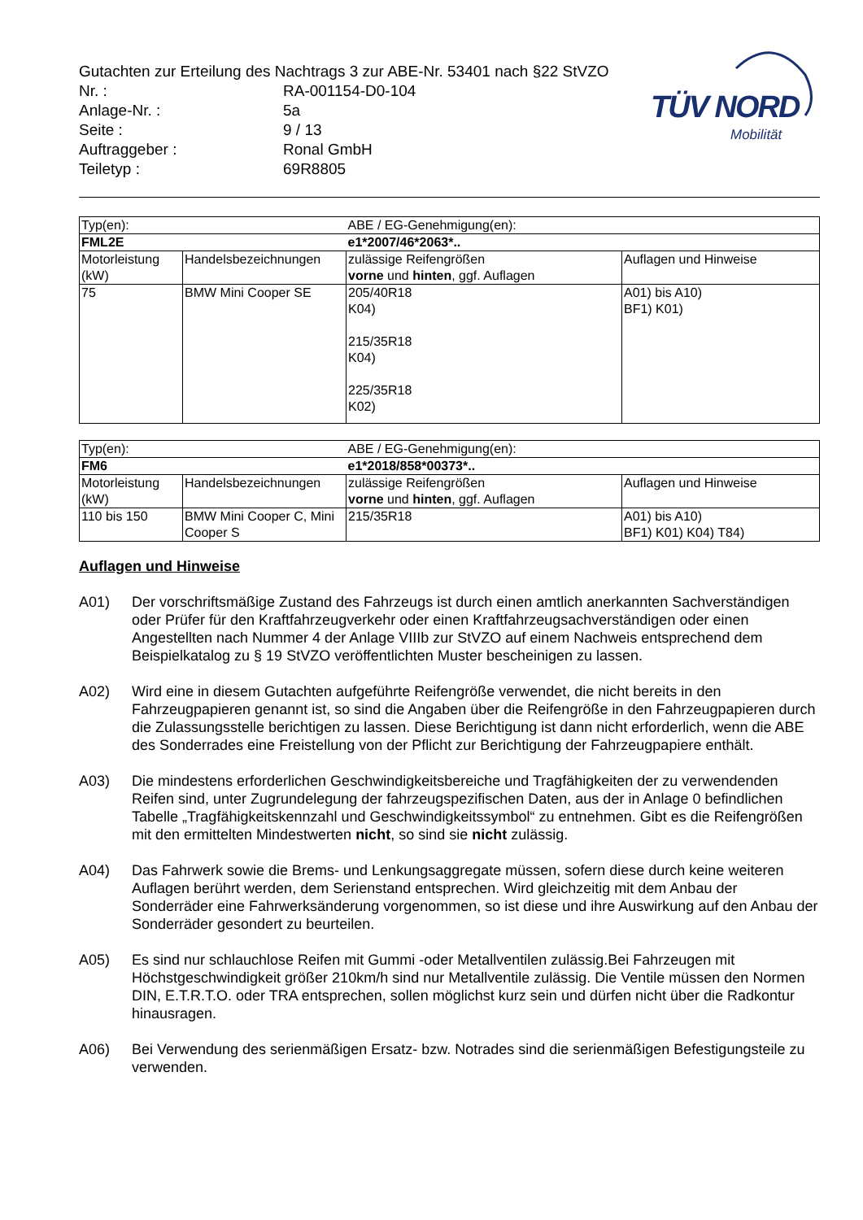Gutachten zur Erteilung des Nachtrags 3 zur ABE-Nr. 53401 nach §22 StVZO
| Nr. : | RA-001154-D0-104 |
| Anlage-Nr. : | 5a |
| Seite : | 9 / 13 |
| Auftraggeber : | Ronal GmbH |
| Teiletyp : | 69R8805 |
TÜV NORD
Mobilität
| Typ(en): | | ABE / EG-Genehmigung(en): | |
| FML2E | | e1*2007/46*2063*.. | |
| Motorleistung (kW) | Handelsbezeichnungen | zulässige Reifengrößen vorne und hinten , ggf. Auflagen | Auflagen und Hinweise |
| 75 | BMW Mini Cooper SE | 205/40R18 K04) 215/35R18 K04) 225/35R18 K02) | A01) bis A10) BF1) K01) |
| Typ(en): | | ABE / EG-Genehmigung(en): | |
| FM6 | | e1*2018/858*00373*.. | |
| Motorleistung (kW) | Handelsbezeichnungen | zulässige Reifengrößen vorne und hinten , ggf. Auflagen | Auflagen und Hinweise |
| 110 bis 150 | BMW Mini Cooper C, Mini Cooper S | 215/35R18 | A01) bis A10) BF1) K01) K04) T84) |
Auflagen und Hinweise
A01) Der vorschriftsmäßige Zustand des Fahrzeugs ist durch einen amtlich anerkannten Sachverständigen oder Prüfer für den Kraftfahrzeugverkehr oder einen Kraftfahrzeugsachverständigen oder einen Angestellten nach Nummer 4 der Anlage VIIIb zur StVZO auf einem Nachweis entsprechend dem Beispielkatalog zu § 19 StVZO veröffentlichten Muster bescheinigen zu lassen.
A02) Wird eine in diesem Gutachten aufgeführte Reifengröße verwendet, die nicht bereits in den Fahrzeugpapieren genannt ist, so sind die Angaben über die Reifengröße in den Fahrzeugpapieren durch die Zulassungsstelle berichtigen zu lassen. Diese Berichtigung ist dann nicht erforderlich, wenn die ABE des Sonderrades eine Freistellung von der Pflicht zur Berichtigung der Fahrzeugpapiere enthält.
A03) Die mindestens erforderlichen Geschwindigkeitsbereiche und Tragfähigkeiten der zu verwendenden Reifen sind, unter Zugrundelegung der fahrzeugspezifischen Daten, aus der in Anlage 0 befindlichen Tabelle „Tragfähigkeitskennzahl und Geschwindigkeitssymbol“ zu entnehmen. Gibt es die Reifengrößen mit den ermittelten Mindestwerten nicht, so sind sie nicht zulässig.
A04) Das Fahrwerk sowie die Brems- und Lenkungsaggregate müssen, sofern diese durch keine weiteren Auflagen berührt werden, dem Serienstand entsprechen. Wird gleichzeitig mit dem Anbau der Sonderräder eine Fahrwerksänderung vorgenommen, so ist diese und ihre Auswirkung auf den Anbau der Sonderräder gesondert zu beurteilen.
A05) Es sind nur schlauchlose Reifen mit Gummi -oder Metallventilen zulässig.Bei Fahrzeugen mit Höchstgeschwindigkeit größer 210km/h sind nur Metallventile zulässig. Die Ventile müssen den Normen DIN, E.T.R.T.O. oder TRA entsprechen, sollen möglichst kurz sein und dürfen nicht über die Radkontur hinausragen.
A06) Bei Verwendung des serienmäßigen Ersatz- bzw. Notrades sind die serienmäßigen Befestigungsteile zu verwenden.